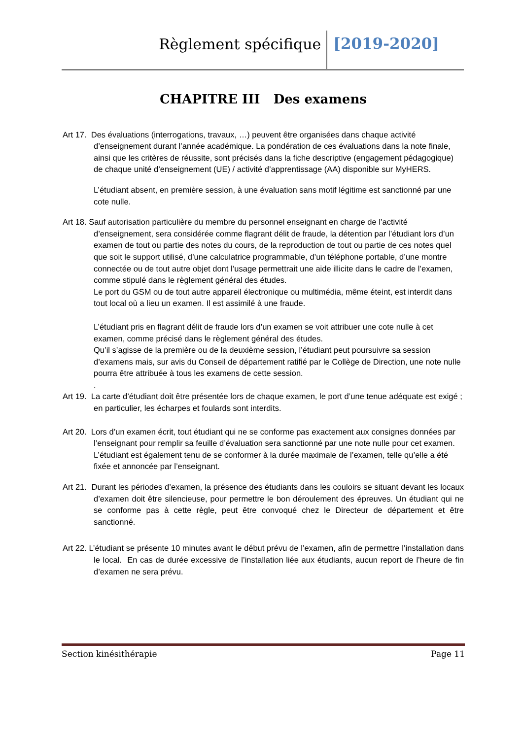Règlement spécifique [2019-2020]
CHAPITRE III Des examens
Art 17. Des évaluations (interrogations, travaux, …) peuvent être organisées dans chaque activité d’enseignement durant l’année académique. La pondération de ces évaluations dans la note finale, ainsi que les critères de réussite, sont précisés dans la fiche descriptive (engagement pédagogique) de chaque unité d’enseignement (UE) / activité d’apprentissage (AA) disponible sur MyHERS.
L’étudiant absent, en première session, à une évaluation sans motif légitime est sanctionné par une cote nulle.
Art 18. Sauf autorisation particulière du membre du personnel enseignant en charge de l’activité d’enseignement, sera considérée comme flagrant délit de fraude, la détention par l’étudiant lors d’un examen de tout ou partie des notes du cours, de la reproduction de tout ou partie de ces notes quel que soit le support utilisé, d’une calculatrice programmable, d’un téléphone portable, d’une montre connectée ou de tout autre objet dont l’usage permettrait une aide illicite dans le cadre de l’examen, comme stipulé dans le règlement général des études.
Le port du GSM ou de tout autre appareil électronique ou multimédia, même éteint, est interdit dans tout local où a lieu un examen. Il est assimilé à une fraude.
L’étudiant pris en flagrant délit de fraude lors d’un examen se voit attribuer une cote nulle à cet examen, comme précisé dans le règlement général des études.
Qu’il s’agisse de la première ou de la deuxième session, l’étudiant peut poursuivre sa session d’examens mais, sur avis du Conseil de département ratifié par le Collège de Direction, une note nulle pourra être attribuée à tous les examens de cette session.
.
Art 19. La carte d’étudiant doit être présentée lors de chaque examen, le port d’une tenue adéquate est exigé ; en particulier, les écharpes et foulards sont interdits.
Art 20. Lors d’un examen écrit, tout étudiant qui ne se conforme pas exactement aux consignes données par l’enseignant pour remplir sa feuille d’évaluation sera sanctionné par une note nulle pour cet examen. L’étudiant est également tenu de se conformer à la durée maximale de l’examen, telle qu’elle a été fixée et annoncée par l’enseignant.
Art 21. Durant les périodes d’examen, la présence des étudiants dans les couloirs se situant devant les locaux d’examen doit être silencieuse, pour permettre le bon déroulement des épreuves. Un étudiant qui ne se conforme pas à cette règle, peut être convoqué chez le Directeur de département et être sanctionné.
Art 22. L’étudiant se présente 10 minutes avant le début prévu de l’examen, afin de permettre l’installation dans le local. En cas de durée excessive de l’installation liée aux étudiants, aucun report de l’heure de fin d’examen ne sera prévu.
Section kinésithérapie Page 11